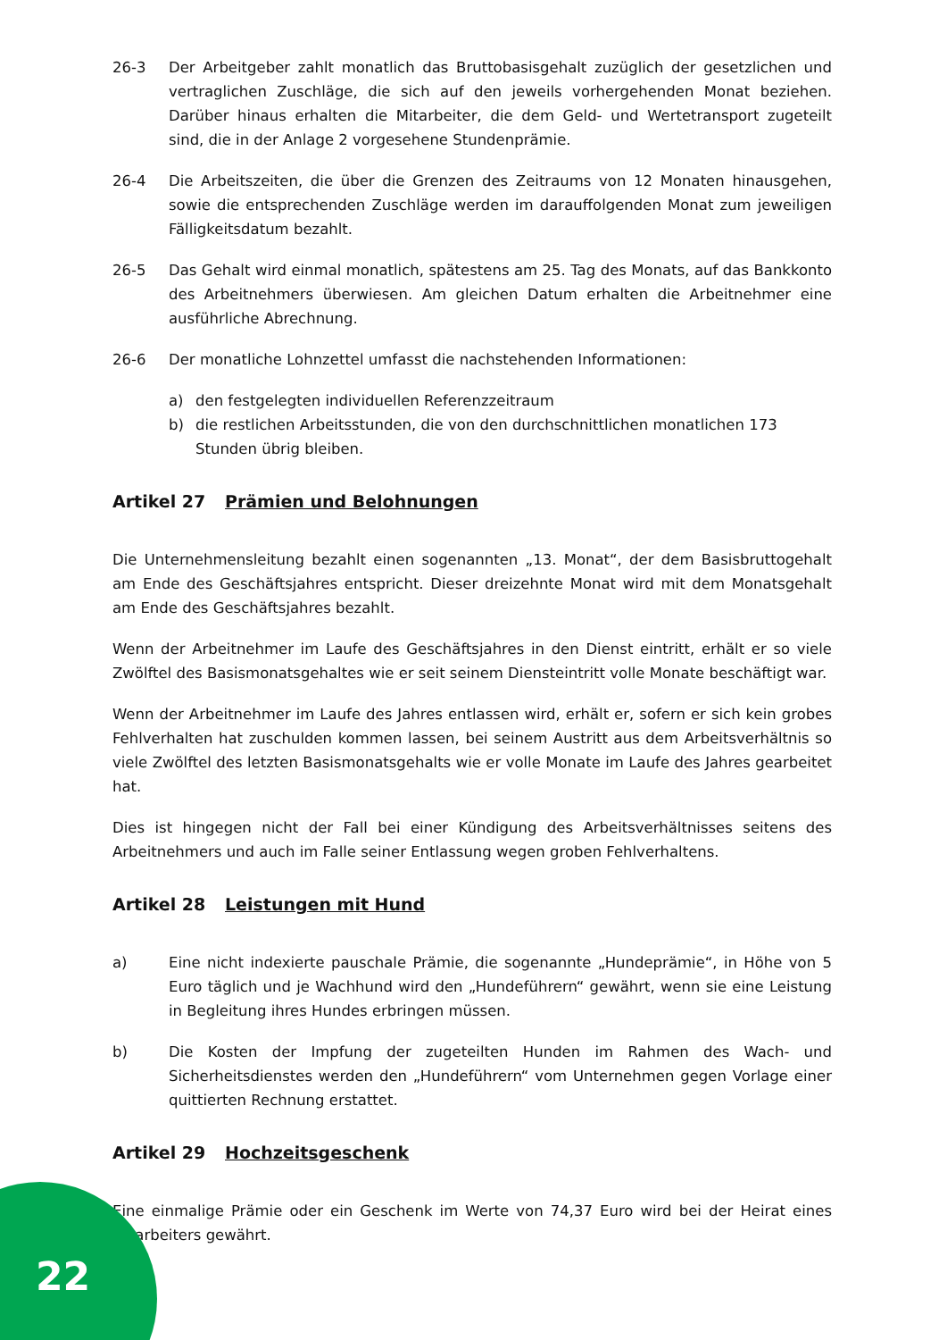26-3 Der Arbeitgeber zahlt monatlich das Bruttobasisgehalt zuzüglich der gesetzlichen und vertraglichen Zuschläge, die sich auf den jeweils vorhergehenden Monat beziehen. Darüber hinaus erhalten die Mitarbeiter, die dem Geld- und Wertetransport zugeteilt sind, die in der Anlage 2 vorgesehene Stundenprämie.
26-4 Die Arbeitszeiten, die über die Grenzen des Zeitraums von 12 Monaten hinausgehen, sowie die entsprechenden Zuschläge werden im darauffolgenden Monat zum jeweiligen Fälligkeitsdatum bezahlt.
26-5 Das Gehalt wird einmal monatlich, spätestens am 25. Tag des Monats, auf das Bankkonto des Arbeitnehmers überwiesen. Am gleichen Datum erhalten die Arbeitnehmer eine ausführliche Abrechnung.
26-6 Der monatliche Lohnzettel umfasst die nachstehenden Informationen:
a) den festgelegten individuellen Referenzzeitraum
b) die restlichen Arbeitsstunden, die von den durchschnittlichen monatlichen 173 Stunden übrig bleiben.
Artikel 27 Prämien und Belohnungen
Die Unternehmensleitung bezahlt einen sogenannten „13. Monat“, der dem Basisbruttogehalt am Ende des Geschäftsjahres entspricht. Dieser dreizehnte Monat wird mit dem Monatsgehalt am Ende des Geschäftsjahres bezahlt.
Wenn der Arbeitnehmer im Laufe des Geschäftsjahres in den Dienst eintritt, erhält er so viele Zwölftel des Basismonatsgehaltes wie er seit seinem Diensteintritt volle Monate beschäftigt war.
Wenn der Arbeitnehmer im Laufe des Jahres entlassen wird, erhält er, sofern er sich kein grobes Fehlverhalten hat zuschulden kommen lassen, bei seinem Austritt aus dem Arbeitsverhältnis so viele Zwölftel des letzten Basismonatsgehalts wie er volle Monate im Laufe des Jahres gearbeitet hat.
Dies ist hingegen nicht der Fall bei einer Kündigung des Arbeitsverhältnisses seitens des Arbeitnehmers und auch im Falle seiner Entlassung wegen groben Fehlverhaltens.
Artikel 28 Leistungen mit Hund
a) Eine nicht indexierte pauschale Prämie, die sogenannte „Hundeprämie“, in Höhe von 5 Euro täglich und je Wachhund wird den „Hundeführern“ gewährt, wenn sie eine Leistung in Begleitung ihres Hundes erbringen müssen.
b) Die Kosten der Impfung der zugeteilten Hunden im Rahmen des Wach- und Sicherheitsdienstes werden den „Hundeführern“ vom Unternehmen gegen Vorlage einer quittierten Rechnung erstattet.
Artikel 29 Hochzeitsgeschenk
Eine einmalige Prämie oder ein Geschenk im Werte von 74,37 Euro wird bei der Heirat eines Mitarbeiters gewährt.
22